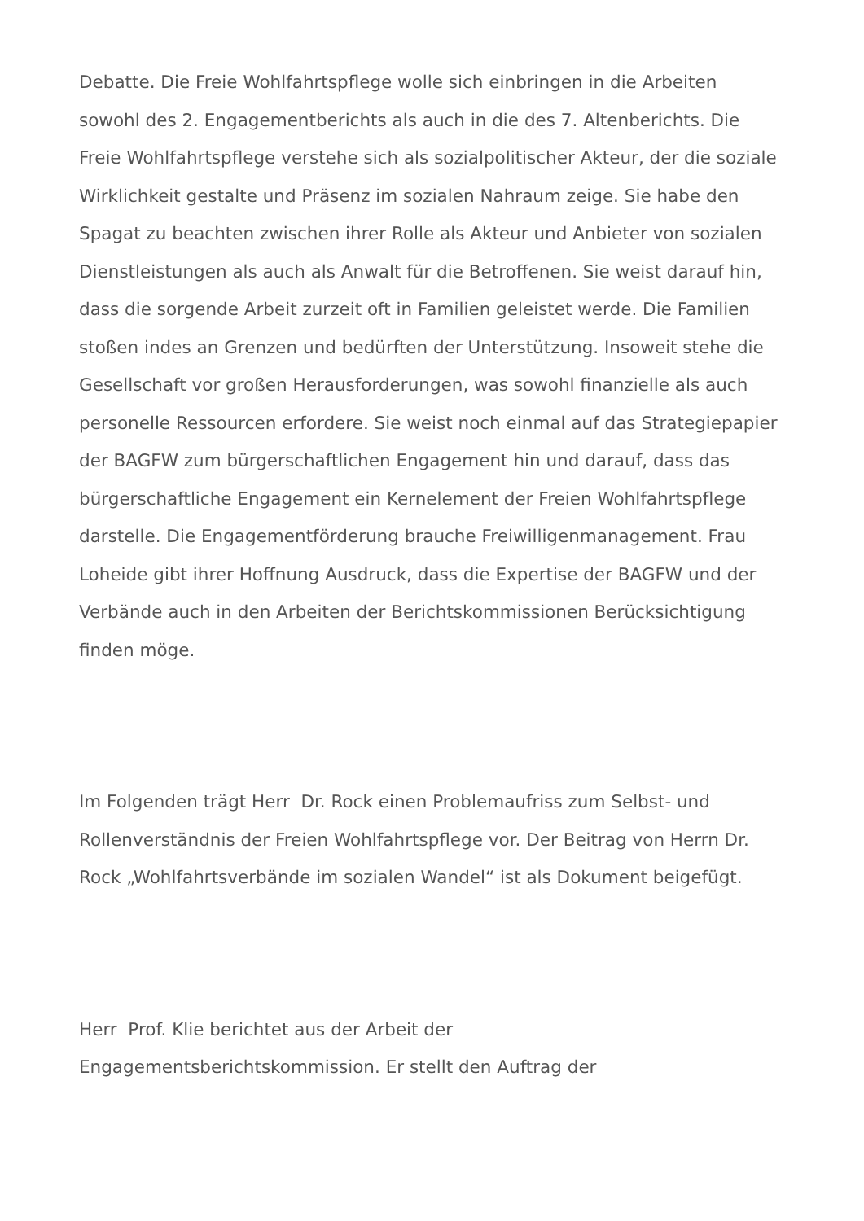Debatte. Die Freie Wohlfahrtspflege wolle sich einbringen in die Arbeiten sowohl des 2. Engagementberichts als auch in die des 7. Altenberichts. Die Freie Wohlfahrtspflege verstehe sich als sozialpolitischer Akteur, der die soziale Wirklichkeit gestalte und Präsenz im sozialen Nahraum zeige. Sie habe den Spagat zu beachten zwischen ihrer Rolle als Akteur und Anbieter von sozialen Dienstleistungen als auch als Anwalt für die Betroffenen. Sie weist darauf hin, dass die sorgende Arbeit zurzeit oft in Familien geleistet werde. Die Familien stoßen indes an Grenzen und bedürften der Unterstützung. Insoweit stehe die Gesellschaft vor großen Herausforderungen, was sowohl finanzielle als auch personelle Ressourcen erfordere. Sie weist noch einmal auf das Strategiepapier der BAGFW zum bürgerschaftlichen Engagement hin und darauf, dass das bürgerschaftliche Engagement ein Kernelement der Freien Wohlfahrtspflege darstelle. Die Engagementförderung brauche Freiwilligenmanagement. Frau Loheide gibt ihrer Hoffnung Ausdruck, dass die Expertise der BAGFW und der Verbände auch in den Arbeiten der Berichtskommissionen Berücksichtigung finden möge.
Im Folgenden trägt Herr Dr. Rock einen Problemaufriss zum Selbst- und Rollenverständnis der Freien Wohlfahrtspflege vor. Der Beitrag von Herrn Dr. Rock „Wohlfahrtsverbände im sozialen Wandel“ ist als Dokument beigefügt.
Herr Prof. Klie berichtet aus der Arbeit der
Engagementsberichtskommission. Er stellt den Auftrag der